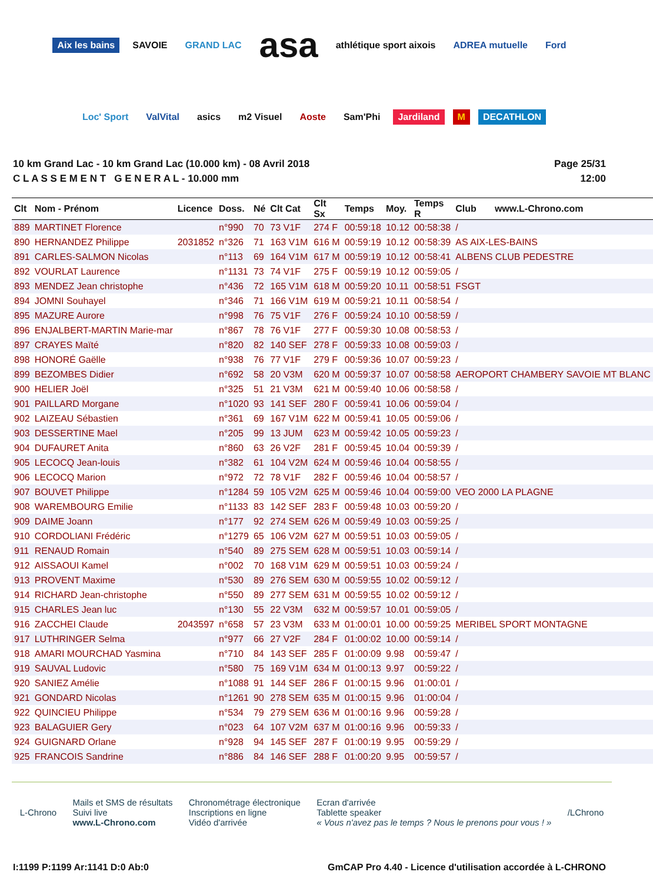Aix les bains SAVOIE GRAND LAC asa athlétique sport aixois ADREA mutuelle Ford Loc' Sport ValVital asics m2 Visuel Aoste Sam'Phi Jardiland M DECATHLON
10 km Grand Lac - 10 km Grand Lac (10.000 km) - 08 Avril 2018
C L A S S E M E N T G E N E R A L - 10.000 mm
Page 25/31
12:00
| Clt | Nom - Prénom | Licence | Doss. | Né | Clt Cat | Clt Sx | Temps | Moy. | Temps R | Club www.L-Chrono.com |
| --- | --- | --- | --- | --- | --- | --- | --- | --- | --- | --- |
| 889 | MARTINET Florence | | n°990 | 70 | 73 V1F | 274 F | 00:59:18 | 10.12 | 00:58:38 | / |
| 890 | HERNANDEZ Philippe | 2031852 | n°326 | 71 | 163 V1M | 616 M | 00:59:19 | 10.12 | 00:58:39 | AS AIX-LES-BAINS |
| 891 | CARLES-SALMON Nicolas | | n°113 | 69 | 164 V1M | 617 M | 00:59:19 | 10.12 | 00:58:41 | ALBENS CLUB PEDESTRE |
| 892 | VOURLAT Laurence | | n°1131 | 73 | 74 V1F | 275 F | 00:59:19 | 10.12 | 00:59:05 | / |
| 893 | MENDEZ Jean christophe | | n°436 | 72 | 165 V1M | 618 M | 00:59:20 | 10.11 | 00:58:51 | FSGT |
| 894 | JOMNI Souhayel | | n°346 | 71 | 166 V1M | 619 M | 00:59:21 | 10.11 | 00:58:54 | / |
| 895 | MAZURE Aurore | | n°998 | 76 | 75 V1F | 276 F | 00:59:24 | 10.10 | 00:58:59 | / |
| 896 | ENJALBERT-MARTIN Marie-mar | | n°867 | 78 | 76 V1F | 277 F | 00:59:30 | 10.08 | 00:58:53 | / |
| 897 | CRAYES Maïté | | n°820 | 82 | 140 SEF | 278 F | 00:59:33 | 10.08 | 00:59:03 | / |
| 898 | HONORÉ Gaëlle | | n°938 | 76 | 77 V1F | 279 F | 00:59:36 | 10.07 | 00:59:23 | / |
| 899 | BEZOMBES Didier | | n°692 | 58 | 20 V3M | 620 M | 00:59:37 | 10.07 | 00:58:58 | AEROPORT CHAMBERY SAVOIE MT BLANC |
| 900 | HELIER Joël | | n°325 | 51 | 21 V3M | 621 M | 00:59:40 | 10.06 | 00:58:58 | / |
| 901 | PAILLARD Morgane | | n°1020 | 93 | 141 SEF | 280 F | 00:59:41 | 10.06 | 00:59:04 | / |
| 902 | LAIZEAU Sébastien | | n°361 | 69 | 167 V1M | 622 M | 00:59:41 | 10.05 | 00:59:06 | / |
| 903 | DESSERTINE Mael | | n°205 | 99 | 13 JUM | 623 M | 00:59:42 | 10.05 | 00:59:23 | / |
| 904 | DUFAURET Anita | | n°860 | 63 | 26 V2F | 281 F | 00:59:45 | 10.04 | 00:59:39 | / |
| 905 | LECOCQ Jean-louis | | n°382 | 61 | 104 V2M | 624 M | 00:59:46 | 10.04 | 00:58:55 | / |
| 906 | LECOCQ Marion | | n°972 | 72 | 78 V1F | 282 F | 00:59:46 | 10.04 | 00:58:57 | / |
| 907 | BOUVET Philippe | | n°1284 | 59 | 105 V2M | 625 M | 00:59:46 | 10.04 | 00:59:00 | VEO 2000 LA PLAGNE |
| 908 | WAREMBOURG Emilie | | n°1133 | 83 | 142 SEF | 283 F | 00:59:48 | 10.03 | 00:59:20 | / |
| 909 | DAIME Joann | | n°177 | 92 | 274 SEM | 626 M | 00:59:49 | 10.03 | 00:59:25 | / |
| 910 | CORDOLIANI Frédéric | | n°1279 | 65 | 106 V2M | 627 M | 00:59:51 | 10.03 | 00:59:05 | / |
| 911 | RENAUD Romain | | n°540 | 89 | 275 SEM | 628 M | 00:59:51 | 10.03 | 00:59:14 | / |
| 912 | AISSAOUI Kamel | | n°002 | 70 | 168 V1M | 629 M | 00:59:51 | 10.03 | 00:59:24 | / |
| 913 | PROVENT Maxime | | n°530 | 89 | 276 SEM | 630 M | 00:59:55 | 10.02 | 00:59:12 | / |
| 914 | RICHARD Jean-christophe | | n°550 | 89 | 277 SEM | 631 M | 00:59:55 | 10.02 | 00:59:12 | / |
| 915 | CHARLES Jean luc | | n°130 | 55 | 22 V3M | 632 M | 00:59:57 | 10.01 | 00:59:05 | / |
| 916 | ZACCHEI Claude | 2043597 | n°658 | 57 | 23 V3M | 633 M | 01:00:01 | 10.00 | 00:59:25 | MERIBEL SPORT MONTAGNE |
| 917 | LUTHRINGER Selma | | n°977 | 66 | 27 V2F | 284 F | 01:00:02 | 10.00 | 00:59:14 | / |
| 918 | AMARI MOURCHAD Yasmina | | n°710 | 84 | 143 SEF | 285 F | 01:00:09 | 9.98 | 00:59:47 | / |
| 919 | SAUVAL Ludovic | | n°580 | 75 | 169 V1M | 634 M | 01:00:13 | 9.97 | 00:59:22 | / |
| 920 | SANIEZ Amélie | | n°1088 | 91 | 144 SEF | 286 F | 01:00:15 | 9.96 | 01:00:01 | / |
| 921 | GONDARD Nicolas | | n°1261 | 90 | 278 SEM | 635 M | 01:00:15 | 9.96 | 01:00:04 | / |
| 922 | QUINCIEU Philippe | | n°534 | 79 | 279 SEM | 636 M | 01:00:16 | 9.96 | 00:59:28 | / |
| 923 | BALAGUIER Gery | | n°023 | 64 | 107 V2M | 637 M | 01:00:16 | 9.96 | 00:59:33 | / |
| 924 | GUIGNARD Orlane | | n°928 | 94 | 145 SEF | 287 F | 01:00:19 | 9.95 | 00:59:29 | / |
| 925 | FRANCOIS Sandrine | | n°886 | 84 | 146 SEF | 288 F | 01:00:20 | 9.95 | 00:59:57 | / |
L-Chrono
Mails et SMS de résultats
Suivi live
www.L-Chrono.com
Chronométrage électronique
Inscriptions en ligne
Vidéo d'arrivée
Ecran d'arrivée
Tablette speaker
« Vous n'avez pas le temps ? Nous le prenons pour vous ! »
/LChrono
I:1199 P:1199 Ar:1141 D:0 Ab:0 GmCAP Pro 4.40 - Licence d'utilisation accordée à L-CHRONO